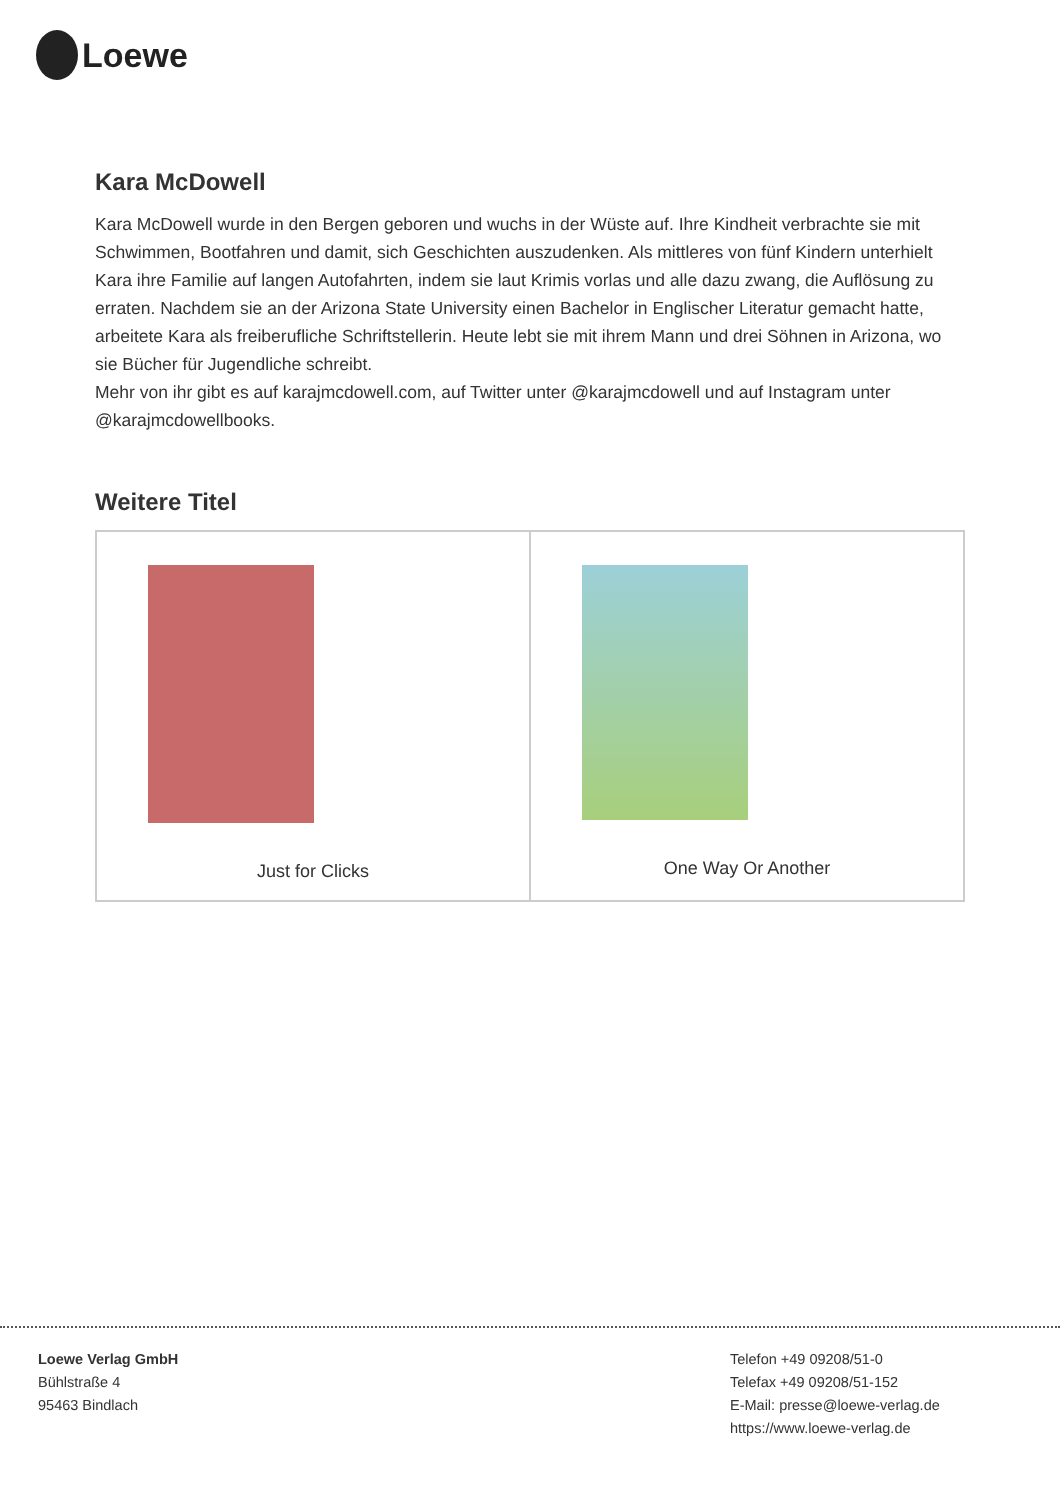Loewe
Kara McDowell
Kara McDowell wurde in den Bergen geboren und wuchs in der Wüste auf. Ihre Kindheit verbrachte sie mit Schwimmen, Bootfahren und damit, sich Geschichten auszudenken. Als mittleres von fünf Kindern unterhielt Kara ihre Familie auf langen Autofahrten, indem sie laut Krimis vorlas und alle dazu zwang, die Auflösung zu erraten. Nachdem sie an der Arizona State University einen Bachelor in Englischer Literatur gemacht hatte, arbeitete Kara als freiberufliche Schriftstellerin. Heute lebt sie mit ihrem Mann und drei Söhnen in Arizona, wo sie Bücher für Jugendliche schreibt.
Mehr von ihr gibt es auf karajmcdowell.com, auf Twitter unter @karajmcdowell und auf Instagram unter @karajmcdowellbooks.
Weitere Titel
| Just for Clicks | One Way Or Another |
Loewe Verlag GmbH
Bühlstraße 4
95463 Bindlach
Telefon +49 09208/51-0
Telefax +49 09208/51-152
E-Mail: presse@loewe-verlag.de
https://www.loewe-verlag.de